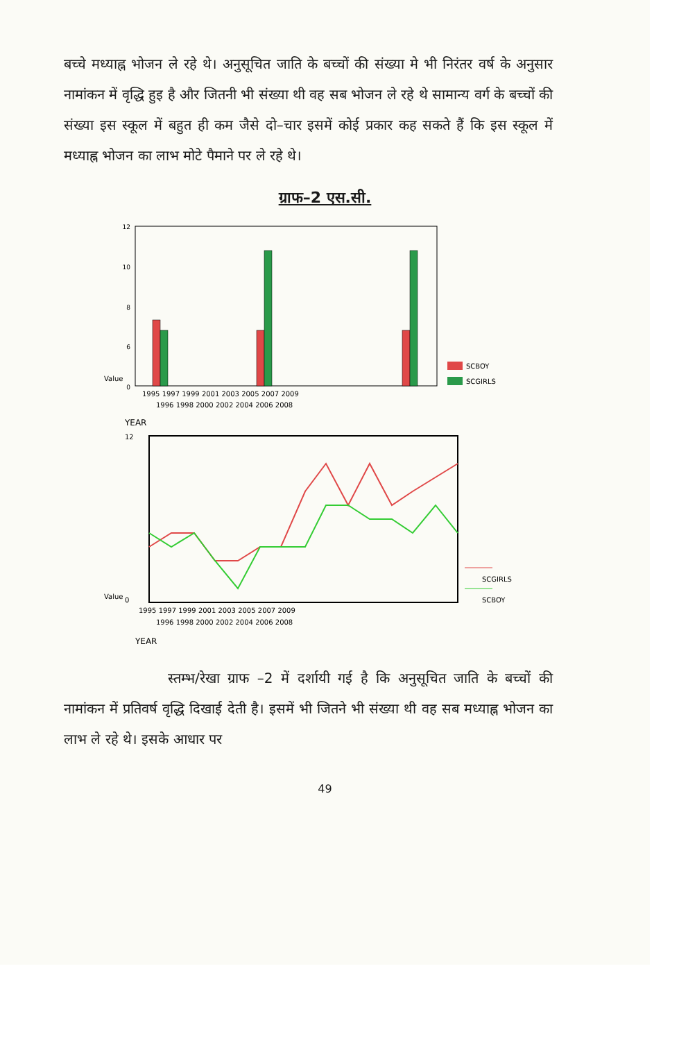बच्चे मध्याह्न भोजन ले रहे थे। अनुसूचित जाति के बच्चों की संख्या मे भी निरंतर वर्ष के अनुसार नामांकन में वृद्धि हुइ है और जितनी भी संख्या थी वह सब भोजन ले रहे थे सामान्य वर्ग के बच्चों की संख्या इस स्कूल में बहुत ही कम जैसे दो–चार इसमें कोई प्रकार कह सकते हैं कि इस स्कूल में मध्याह्न भोजन का लाभ मोटे पैमाने पर ले रहे थे।
ग्राफ–2 एस.सी.
12
10
8
6
0
SCBOY
SCGIRLS
1995 1997 1999 2001 2003 2005 2007 2009
1996 1998 2000 2002 2004 2006 2008
Value
YEAR
SCGIRLS
SCBOY
12
0
Value
1995 1997 1999 2001 2003 2005 2007 2009
1996 1998 2000 2002 2004 2006 2008
YEAR
स्तम्भ/रेखा ग्राफ –2 में दर्शायी गई है कि अनुसूचित जाति के बच्चों की नामांकन में प्रतिवर्ष वृद्धि दिखाई देती है। इसमें भी जितने भी संख्या थी वह सब मध्याह्न भोजन का लाभ ले रहे थे। इसके आधार पर
49